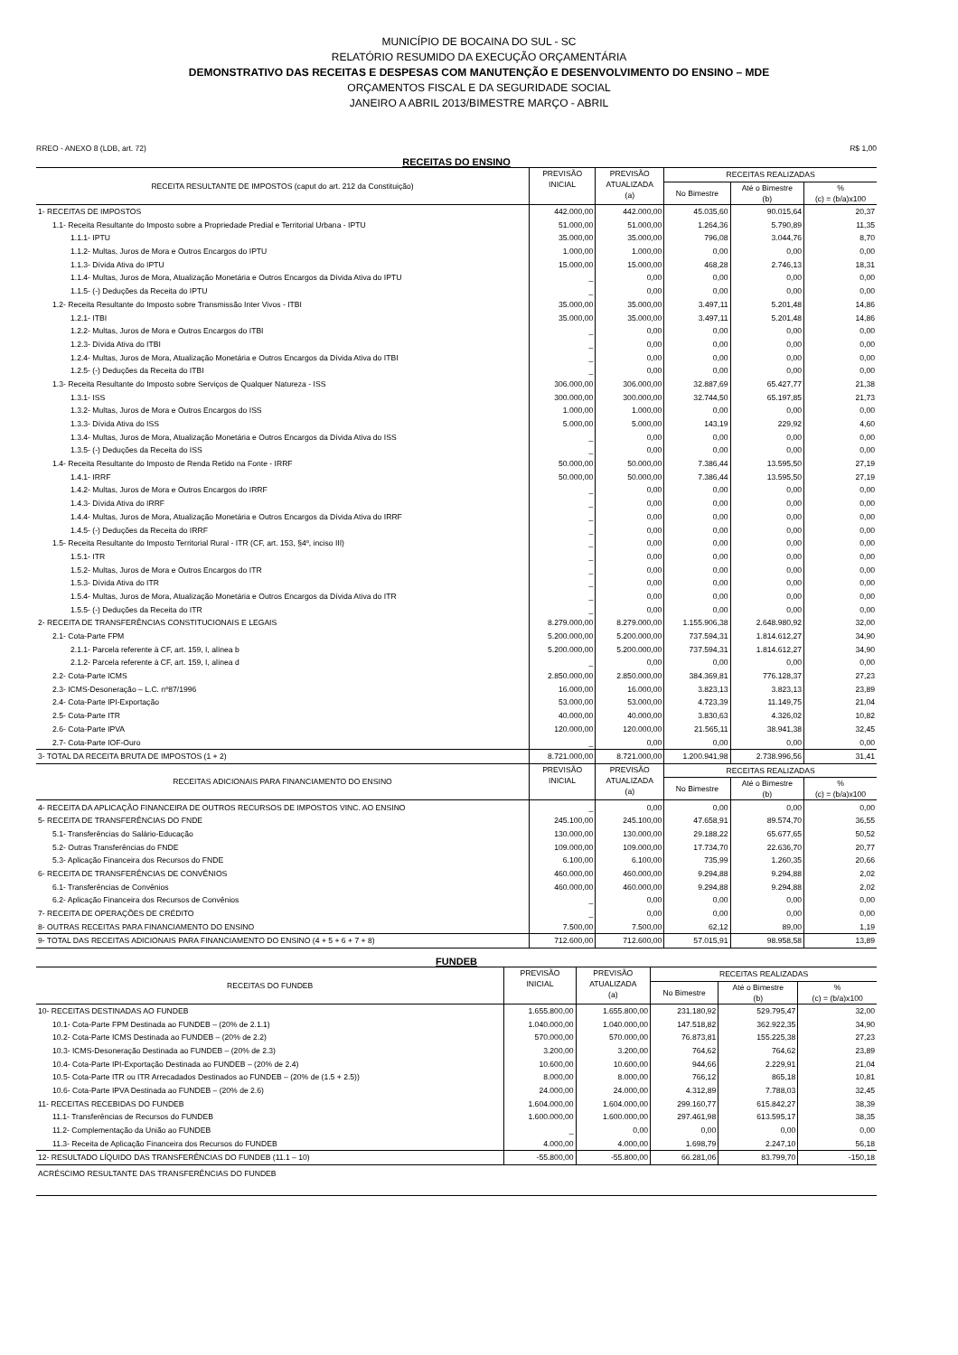MUNICÍPIO DE BOCAINA DO SUL - SC
RELATÓRIO RESUMIDO DA EXECUÇÃO ORÇAMENTÁRIA
DEMONSTRATIVO DAS RECEITAS E DESPESAS COM MANUTENÇÃO E DESENVOLVIMENTO DO ENSINO – MDE
ORÇAMENTOS FISCAL E DA SEGURIDADE SOCIAL
JANEIRO A ABRIL 2013/BIMESTRE MARÇO - ABRIL
RREO - ANEXO 8 (LDB, art. 72) R$ 1,00
RECEITAS DO ENSINO
| RECEITA RESULTANTE DE IMPOSTOS (caput do art. 212 da Constituição) | PREVISÃO INICIAL | PREVISÃO ATUALIZADA (a) | RECEITAS REALIZADAS | | |
| --- | --- | --- | --- | --- | --- |
| | | | No Bimestre | Até o Bimestre (b) | % (c) = (b/a)x100 |
| 1- RECEITAS DE IMPOSTOS | 442.000,00 | 442.000,00 | 45.035,60 | 90.015,64 | 20,37 |
| 1.1- Receita Resultante do Imposto sobre a Propriedade Predial e Territorial Urbana - IPTU | 51.000,00 | 51.000,00 | 1.264,36 | 5.790,89 | 11,35 |
| 1.1.1- IPTU | 35.000,00 | 35.000,00 | 796,08 | 3.044,76 | 8,70 |
| 1.1.2- Multas, Juros de Mora e Outros Encargos do IPTU | 1.000,00 | 1.000,00 | 0,00 | 0,00 | 0,00 |
| 1.1.3- Dívida Ativa do IPTU | 15.000,00 | 15.000,00 | 468,28 | 2.746,13 | 18,31 |
| 1.1.4- Multas, Juros de Mora, Atualização Monetária e Outros Encargos da Dívida Ativa do IPTU | _ | 0,00 | 0,00 | 0,00 | 0,00 |
| 1.1.5- (-) Deduções da Receita do IPTU | _ | 0,00 | 0,00 | 0,00 | 0,00 |
| 1.2- Receita Resultante do Imposto sobre Transmissão Inter Vivos - ITBI | 35.000,00 | 35.000,00 | 3.497,11 | 5.201,48 | 14,86 |
| 1.2.1- ITBI | 35.000,00 | 35.000,00 | 3.497,11 | 5.201,48 | 14,86 |
| 1.2.2- Multas, Juros de Mora e Outros Encargos do ITBI | _ | 0,00 | 0,00 | 0,00 | 0,00 |
| 1.2.3- Dívida Ativa do ITBI | _ | 0,00 | 0,00 | 0,00 | 0,00 |
| 1.2.4- Multas, Juros de Mora, Atualização Monetária e Outros Encargos da Dívida Ativa do ITBI | _ | 0,00 | 0,00 | 0,00 | 0,00 |
| 1.2.5- (-) Deduções da Receita do ITBI | _ | 0,00 | 0,00 | 0,00 | 0,00 |
| 1.3- Receita Resultante do Imposto sobre Serviços de Qualquer Natureza - ISS | 306.000,00 | 306.000,00 | 32.887,69 | 65.427,77 | 21,38 |
| 1.3.1- ISS | 300.000,00 | 300.000,00 | 32.744,50 | 65.197,85 | 21,73 |
| 1.3.2- Multas, Juros de Mora e Outros Encargos do ISS | 1.000,00 | 1.000,00 | 0,00 | 0,00 | 0,00 |
| 1.3.3- Dívida Ativa do ISS | 5.000,00 | 5.000,00 | 143,19 | 229,92 | 4,60 |
| 1.3.4- Multas, Juros de Mora, Atualização Monetária e Outros Encargos da Dívida Ativa do ISS | _ | 0,00 | 0,00 | 0,00 | 0,00 |
| 1.3.5- (-) Deduções da Receita do ISS | _ | 0,00 | 0,00 | 0,00 | 0,00 |
| 1.4- Receita Resultante do Imposto de Renda Retido na Fonte - IRRF | 50.000,00 | 50.000,00 | 7.386,44 | 13.595,50 | 27,19 |
| 1.4.1- IRRF | 50.000,00 | 50.000,00 | 7.386,44 | 13.595,50 | 27,19 |
| 1.4.2- Multas, Juros de Mora e Outros Encargos do IRRF | _ | 0,00 | 0,00 | 0,00 | 0,00 |
| 1.4.3- Dívida Ativa do IRRF | _ | 0,00 | 0,00 | 0,00 | 0,00 |
| 1.4.4- Multas, Juros de Mora, Atualização Monetária e Outros Encargos da Dívida Ativa do IRRF | _ | 0,00 | 0,00 | 0,00 | 0,00 |
| 1.4.5- (-) Deduções da Receita do IRRF | _ | 0,00 | 0,00 | 0,00 | 0,00 |
| 1.5- Receita Resultante do Imposto Territorial Rural - ITR (CF, art. 153, §4º, inciso III) | _ | 0,00 | 0,00 | 0,00 | 0,00 |
| 1.5.1- ITR | _ | 0,00 | 0,00 | 0,00 | 0,00 |
| 1.5.2- Multas, Juros de Mora e Outros Encargos do ITR | _ | 0,00 | 0,00 | 0,00 | 0,00 |
| 1.5.3- Dívida Ativa do ITR | _ | 0,00 | 0,00 | 0,00 | 0,00 |
| 1.5.4- Multas, Juros de Mora, Atualização Monetária e Outros Encargos da Dívida Ativa do ITR | _ | 0,00 | 0,00 | 0,00 | 0,00 |
| 1.5.5- (-) Deduções da Receita do ITR | _ | 0,00 | 0,00 | 0,00 | 0,00 |
| 2- RECEITA DE TRANSFERÊNCIAS CONSTITUCIONAIS E LEGAIS | 8.279.000,00 | 8.279.000,00 | 1.155.906,38 | 2.648.980,92 | 32,00 |
| 2.1- Cota-Parte FPM | 5.200.000,00 | 5.200.000,00 | 737.594,31 | 1.814.612,27 | 34,90 |
| 2.1.1- Parcela referente à CF, art. 159, I, alínea b | 5.200.000,00 | 5.200.000,00 | 737.594,31 | 1.814.612,27 | 34,90 |
| 2.1.2- Parcela referente à CF, art. 159, I, alínea d | _ | 0,00 | 0,00 | 0,00 | 0,00 |
| 2.2- Cota-Parte ICMS | 2.850.000,00 | 2.850.000,00 | 384.369,81 | 776.128,37 | 27,23 |
| 2.3- ICMS-Desoneração – L.C. nº87/1996 | 16.000,00 | 16.000,00 | 3.823,13 | 3.823,13 | 23,89 |
| 2.4- Cota-Parte IPI-Exportação | 53.000,00 | 53.000,00 | 4.723,39 | 11.149,75 | 21,04 |
| 2.5- Cota-Parte ITR | 40.000,00 | 40.000,00 | 3.830,63 | 4.326,02 | 10,82 |
| 2.6- Cota-Parte IPVA | 120.000,00 | 120.000,00 | 21.565,11 | 38.941,38 | 32,45 |
| 2.7- Cota-Parte IOF-Ouro | _ | 0,00 | 0,00 | 0,00 | 0,00 |
| 3- TOTAL DA RECEITA BRUTA DE IMPOSTOS (1 + 2) | 8.721.000,00 | 8.721.000,00 | 1.200.941,98 | 2.738.996,56 | 31,41 |
| RECEITAS ADICIONAIS PARA FINANCIAMENTO DO ENSINO | PREVISÃO INICIAL | PREVISÃO ATUALIZADA (a) | RECEITAS REALIZADAS | | |
| | | | No Bimestre | Até o Bimestre (b) | % (c) = (b/a)x100 |
| 4- RECEITA DA APLICAÇÃO FINANCEIRA DE OUTROS RECURSOS DE IMPOSTOS VINC. AO ENSINO | _ | 0,00 | 0,00 | 0,00 | 0,00 |
| 5- RECEITA DE TRANSFERÊNCIAS DO FNDE | 245.100,00 | 245.100,00 | 47.658,91 | 89.574,70 | 36,55 |
| 5.1- Transferências do Salário-Educação | 130.000,00 | 130.000,00 | 29.188,22 | 65.677,65 | 50,52 |
| 5.2- Outras Transferências do FNDE | 109.000,00 | 109.000,00 | 17.734,70 | 22.636,70 | 20,77 |
| 5.3- Aplicação Financeira dos Recursos do FNDE | 6.100,00 | 6.100,00 | 735,99 | 1.260,35 | 20,66 |
| 6- RECEITA DE TRANSFERÊNCIAS DE CONVÊNIOS | 460.000,00 | 460.000,00 | 9.294,88 | 9.294,88 | 2,02 |
| 6.1- Transferências de Convênios | 460.000,00 | 460.000,00 | 9.294,88 | 9.294,88 | 2,02 |
| 6.2- Aplicação Financeira dos Recursos de Convênios | _ | 0,00 | 0,00 | 0,00 | 0,00 |
| 7- RECEITA DE OPERAÇÕES DE CRÉDITO | _ | 0,00 | 0,00 | 0,00 | 0,00 |
| 8- OUTRAS RECEITAS PARA FINANCIAMENTO DO ENSINO | 7.500,00 | 7.500,00 | 62,12 | 89,00 | 1,19 |
| 9- TOTAL DAS RECEITAS ADICIONAIS PARA FINANCIAMENTO DO ENSINO (4 + 5 + 6 + 7 + 8) | 712.600,00 | 712.600,00 | 57.015,91 | 98.958,58 | 13,89 |
FUNDEB
| RECEITAS DO FUNDEB | PREVISÃO INICIAL | PREVISÃO ATUALIZADA (a) | RECEITAS REALIZADAS | | |
| --- | --- | --- | --- | --- | --- |
| | | | No Bimestre | Até o Bimestre (b) | % (c) = (b/a)x100 |
| 10- RECEITAS DESTINADAS AO FUNDEB | 1.655.800,00 | 1.655.800,00 | 231.180,92 | 529.795,47 | 32,00 |
| 10.1- Cota-Parte FPM Destinada ao FUNDEB – (20% de 2.1.1) | 1.040.000,00 | 1.040.000,00 | 147.518,82 | 362.922,35 | 34,90 |
| 10.2- Cota-Parte ICMS Destinada ao FUNDEB – (20% de 2.2) | 570.000,00 | 570.000,00 | 76.873,81 | 155.225,38 | 27,23 |
| 10.3- ICMS-Desoneração Destinada ao FUNDEB – (20% de 2.3) | 3.200,00 | 3.200,00 | 764,62 | 764,62 | 23,89 |
| 10.4- Cota-Parte IPI-Exportação Destinada ao FUNDEB – (20% de 2.4) | 10.600,00 | 10.600,00 | 944,66 | 2.229,91 | 21,04 |
| 10.5- Cota-Parte ITR ou ITR Arrecadados Destinados ao FUNDEB – (20% de (1.5 + 2.5)) | 8.000,00 | 8.000,00 | 766,12 | 865,18 | 10,81 |
| 10.6- Cota-Parte IPVA Destinada ao FUNDEB – (20% de 2.6) | 24.000,00 | 24.000,00 | 4.312,89 | 7.788,03 | 32,45 |
| 11- RECEITAS RECEBIDAS DO FUNDEB | 1.604.000,00 | 1.604.000,00 | 299.160,77 | 615.842,27 | 38,39 |
| 11.1- Transferências de Recursos do FUNDEB | 1.600.000,00 | 1.600.000,00 | 297.461,98 | 613.595,17 | 38,35 |
| 11.2- Complementação da União ao FUNDEB | _ | 0,00 | 0,00 | 0,00 | 0,00 |
| 11.3- Receita de Aplicação Financeira dos Recursos do FUNDEB | 4.000,00 | 4.000,00 | 1.698,79 | 2.247,10 | 56,18 |
| 12- RESULTADO LÍQUIDO DAS TRANSFERÊNCIAS DO FUNDEB (11.1 – 10) | -55.800,00 | -55.800,00 | 66.281,06 | 83.799,70 | -150,18 |
| ACRÉSCIMO RESULTANTE DAS TRANSFERÊNCIAS DO FUNDEB | | | | | |